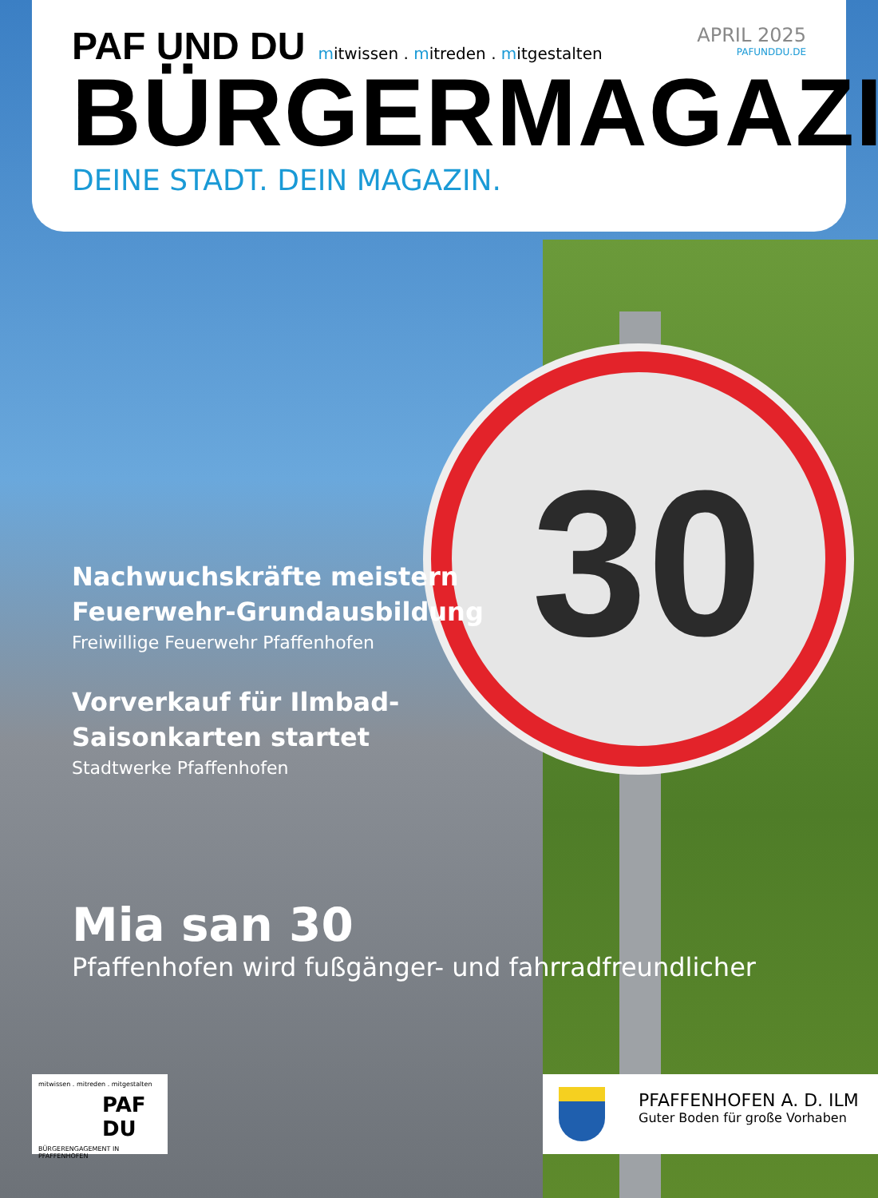30
PAF UND DU
mitwissen . mitreden . mitgestalten
APRIL 2025
PAFUNDDU.DE
BÜRGERMAGAZIN
DEINE STADT. DEIN MAGAZIN.
Nachwuchskräfte meistern Feuerwehr-Grundausbildung
Freiwillige Feuerwehr Pfaffenhofen
Vorverkauf für Ilmbad-Saisonkarten startet
Stadtwerke Pfaffenhofen
Mia san 30
Pfaffenhofen wird fußgänger- und fahrradfreundlicher
mitwissen . mitreden . mitgestalten
PAF
DU
BÜRGERENGAGEMENT IN PFAFFENHOFEN
PFAFFENHOFEN A. D. ILM
Guter Boden für große Vorhaben